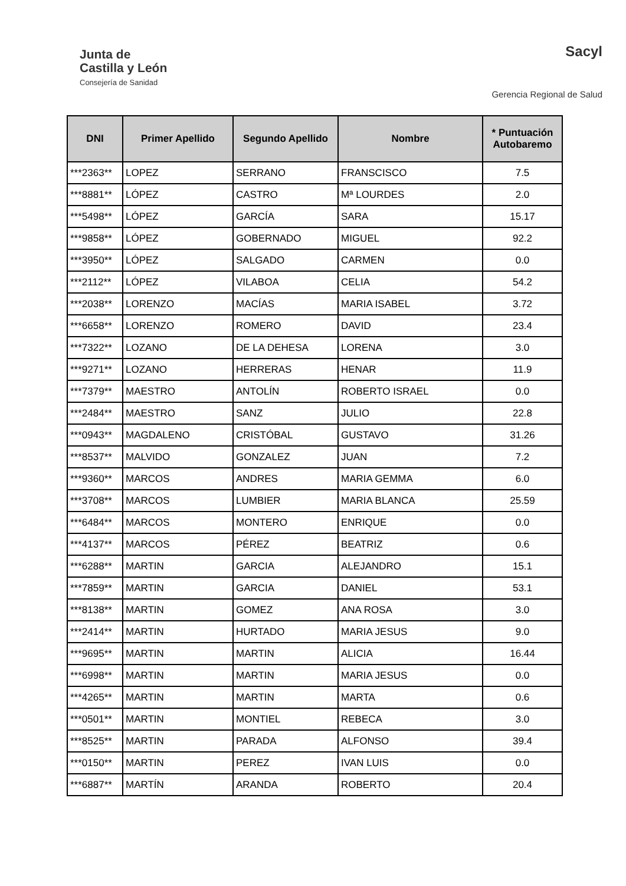Junta de
Castilla y León
Consejería de Sanidad
Sacyl
Gerencia Regional de Salud
| DNI | Primer Apellido | Segundo Apellido | Nombre | * Puntuación Autobaremo |
| --- | --- | --- | --- | --- |
| ***2363** | LOPEZ | SERRANO | FRANSCISCO | 7.5 |
| ***8881** | LÓPEZ | CASTRO | Mª LOURDES | 2.0 |
| ***5498** | LÓPEZ | GARCÍA | SARA | 15.17 |
| ***9858** | LÓPEZ | GOBERNADO | MIGUEL | 92.2 |
| ***3950** | LÓPEZ | SALGADO | CARMEN | 0.0 |
| ***2112** | LÓPEZ | VILABOA | CELIA | 54.2 |
| ***2038** | LORENZO | MACÍAS | MARIA ISABEL | 3.72 |
| ***6658** | LORENZO | ROMERO | DAVID | 23.4 |
| ***7322** | LOZANO | DE LA DEHESA | LORENA | 3.0 |
| ***9271** | LOZANO | HERRERAS | HENAR | 11.9 |
| ***7379** | MAESTRO | ANTOLÍN | ROBERTO ISRAEL | 0.0 |
| ***2484** | MAESTRO | SANZ | JULIO | 22.8 |
| ***0943** | MAGDALENO | CRISTÓBAL | GUSTAVO | 31.26 |
| ***8537** | MALVIDO | GONZALEZ | JUAN | 7.2 |
| ***9360** | MARCOS | ANDRES | MARIA GEMMA | 6.0 |
| ***3708** | MARCOS | LUMBIER | MARIA BLANCA | 25.59 |
| ***6484** | MARCOS | MONTERO | ENRIQUE | 0.0 |
| ***4137** | MARCOS | PÉREZ | BEATRIZ | 0.6 |
| ***6288** | MARTIN | GARCIA | ALEJANDRO | 15.1 |
| ***7859** | MARTIN | GARCIA | DANIEL | 53.1 |
| ***8138** | MARTIN | GOMEZ | ANA ROSA | 3.0 |
| ***2414** | MARTIN | HURTADO | MARIA JESUS | 9.0 |
| ***9695** | MARTIN | MARTIN | ALICIA | 16.44 |
| ***6998** | MARTIN | MARTIN | MARIA JESUS | 0.0 |
| ***4265** | MARTIN | MARTIN | MARTA | 0.6 |
| ***0501** | MARTIN | MONTIEL | REBECA | 3.0 |
| ***8525** | MARTIN | PARADA | ALFONSO | 39.4 |
| ***0150** | MARTIN | PEREZ | IVAN LUIS | 0.0 |
| ***6887** | MARTÍN | ARANDA | ROBERTO | 20.4 |